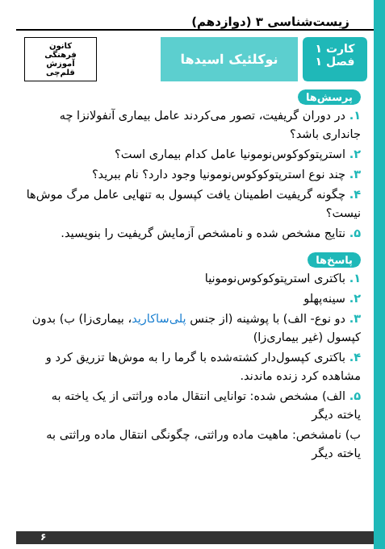زیست‌شناسی ۳ (دوازدهم)
کارت ۱
فصل ۱
نوکلئیک اسیدها
کانون
فرهنگی
آموزش
قلم‌چی
پرسش‌ها
۱. در دوران گریفیت، تصور می‌کردند عامل بیماری آنفولانزا چه جانداری باشد؟
۲. استرپتوکوکوس‌نومونیا عامل کدام بیماری است؟
۳. چند نوع استرپتوکوکوس‌نومونیا وجود دارد؟ نام ببرید؟
۴. چگونه گریفیت اطمینان یافت کپسول به تنهایی عامل مرگ موش‌ها نیست؟
۵. نتایج مشخص شده و نامشخص آزمایش گریفیت را بنویسید.
پاسخ‌ها
۱. باکتری استرپتوکوکوس‌نومونیا
۲. سینه‌پهلو
۳. دو نوع- الف) با پوشینه (از جنس پلی‌ساکارید، بیماری‌زا) ب) بدون کپسول (غیر بیماری‌زا)
۴. باکتری کپسول‌دار کشته‌شده با گرما را به موش‌ها تزریق کرد و مشاهده کرد زنده ماندند.
۵. الف) مشخص شده: توانایی انتقال ماده وراثتی از یک یاخته به یاخته دیگر
ب) نامشخص: ماهیت ماده وراثتی، چگونگی انتقال ماده وراثتی به یاخته دیگر
۶